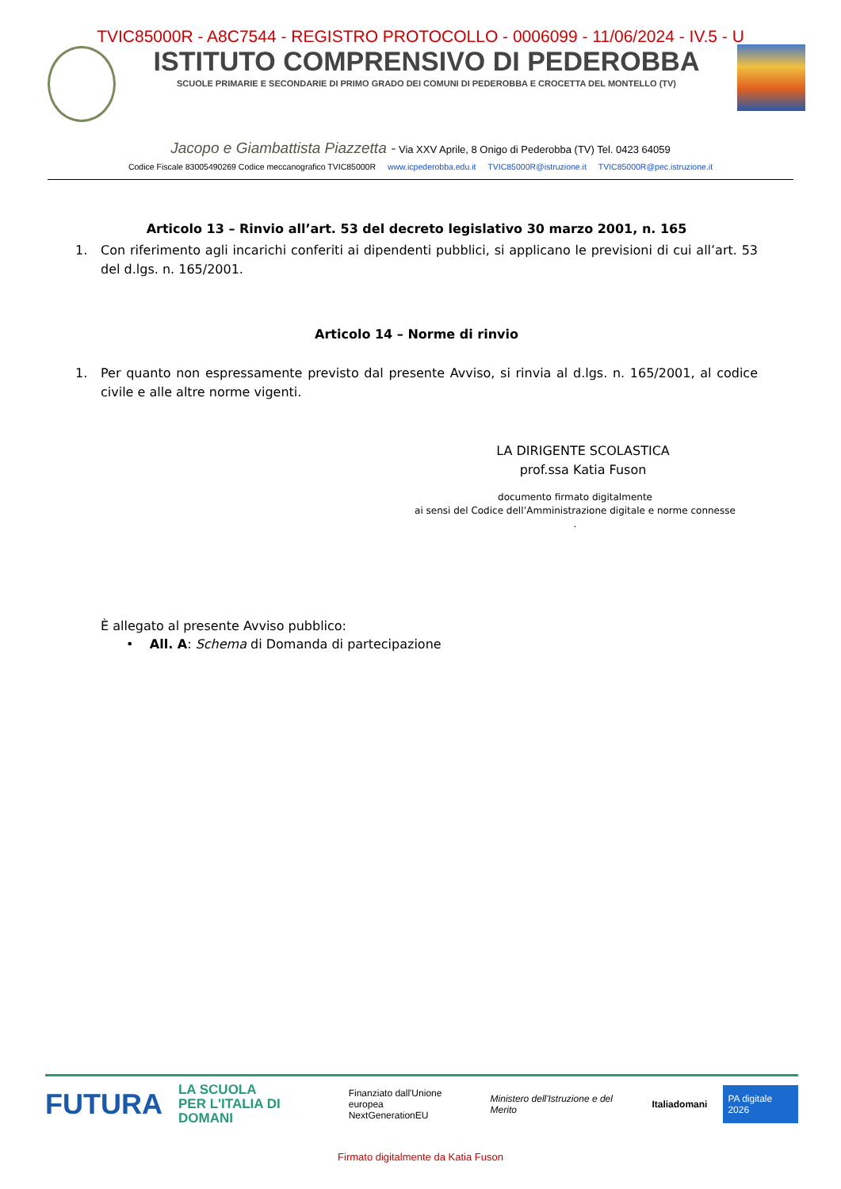TVIC85000R - A8C7544 - REGISTRO PROTOCOLLO - 0006099 - 11/06/2024 - IV.5 - U
ISTITUTO COMPRENSIVO DI PEDEROBBA
SCUOLE PRIMARIE E SECONDARIE DI PRIMO GRADO DEI COMUNI DI PEDEROBBA E CROCETTA DEL MONTELLO (TV)
Jacopo e Giambattista Piazzetta - Via XXV Aprile, 8 Onigo di Pederobba (TV) Tel. 0423 64059
Codice Fiscale 83005490269 Codice meccanografico TVIC85000R www.icpederobba.edu.it TVIC85000R@istruzione.it TVIC85000R@pec.istruzione.it
Articolo 13 – Rinvio all’art. 53 del decreto legislativo 30 marzo 2001, n. 165
1. Con riferimento agli incarichi conferiti ai dipendenti pubblici, si applicano le previsioni di cui all’art. 53 del d.lgs. n. 165/2001.
Articolo 14 – Norme di rinvio
1. Per quanto non espressamente previsto dal presente Avviso, si rinvia al d.lgs. n. 165/2001, al codice civile e alle altre norme vigenti.
LA DIRIGENTE SCOLASTICA
prof.ssa Katia Fuson
documento firmato digitalmente
ai sensi del Codice dell’Amministrazione digitale e norme connesse
.
È allegato al presente Avviso pubblico:
• All. A: Schema di Domanda di partecipazione
FUTURA LA SCUOLA
PER L'ITALIA DI DOMANI Finanziato dall'Unione europea
NextGenerationEU Ministero dell'Istruzione e del Merito Italiadomani PA digitale 2026
Firmato digitalmente da Katia Fuson